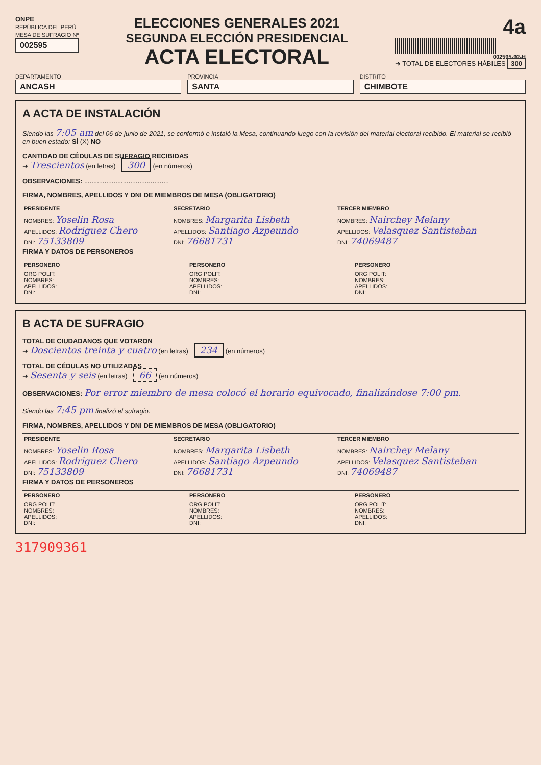ONPE
REPÚBLICA DEL PERÚ
MESA DE SUFRAGIO Nº
002595
ELECCIONES GENERALES 2021
SEGUNDA ELECCIÓN PRESIDENCIAL
ACTA ELECTORAL
4a
002595-92-H
➜ TOTAL DE ELECTORES HÁBILES 300
DEPARTAMENTO
ANCASH
PROVINCIA
SANTA
DISTRITO
CHIMBOTE
A ACTA DE INSTALACIÓN
Siendo las 7:05 am del 06 de junio de 2021, se conformó e instaló la Mesa, continuando luego con la revisión del material electoral recibido. El material se recibió en buen estado: SÍ (X) NO
CANTIDAD DE CÉDULAS DE SUFRAGIO RECIBIDAS
➜ Trescientos (en letras) 300 (en números)
OBSERVACIONES: ..............................................
FIRMA, NOMBRES, APELLIDOS Y DNI DE MIEMBROS DE MESA (OBLIGATORIO)
| PRESIDENTE | SECRETARIO | TERCER MIEMBRO |
| --- | --- | --- |
| NOMBRES: Yoselin Rosa APELLIDOS: Rodriguez Chero DNI: 75133809 | NOMBRES: Margarita Lisbeth APELLIDOS: Santiago Azpeundo DNI: 76681731 | NOMBRES: Nairchey Melany APELLIDOS: Velasquez Santisteban DNI: 74069487 |
FIRMA Y DATOS DE PERSONEROS
| PERSONERO | PERSONERO | PERSONERO |
| --- | --- | --- |
| ORG POLIT: NOMBRES: APELLIDOS: DNI: | ORG POLIT: NOMBRES: APELLIDOS: DNI: | ORG POLIT: NOMBRES: APELLIDOS: DNI: |
B ACTA DE SUFRAGIO
TOTAL DE CIUDADANOS QUE VOTARON
➜ Doscientos treinta y cuatro (en letras) 234 (en números)
TOTAL DE CÉDULAS NO UTILIZADAS
➜ Sesenta y seis (en letras) 66 (en números)
OBSERVACIONES: Por error miembro de mesa colocó el horario equivocado, finalizándose 7:00 pm.
Siendo las 7:45 pm finalizó el sufragio.
FIRMA, NOMBRES, APELLIDOS Y DNI DE MIEMBROS DE MESA (OBLIGATORIO)
| PRESIDENTE | SECRETARIO | TERCER MIEMBRO |
| --- | --- | --- |
| NOMBRES: Yoselin Rosa APELLIDOS: Rodriguez Chero DNI: 75133809 | NOMBRES: Margarita Lisbeth APELLIDOS: Santiago Azpeundo DNI: 76681731 | NOMBRES: Nairchey Melany APELLIDOS: Velasquez Santisteban DNI: 74069487 |
FIRMA Y DATOS DE PERSONEROS
| PERSONERO | PERSONERO | PERSONERO |
| --- | --- | --- |
| ORG POLIT: NOMBRES: APELLIDOS: DNI: | ORG POLIT: NOMBRES: APELLIDOS: DNI: | ORG POLIT: NOMBRES: APELLIDOS: DNI: |
317909361